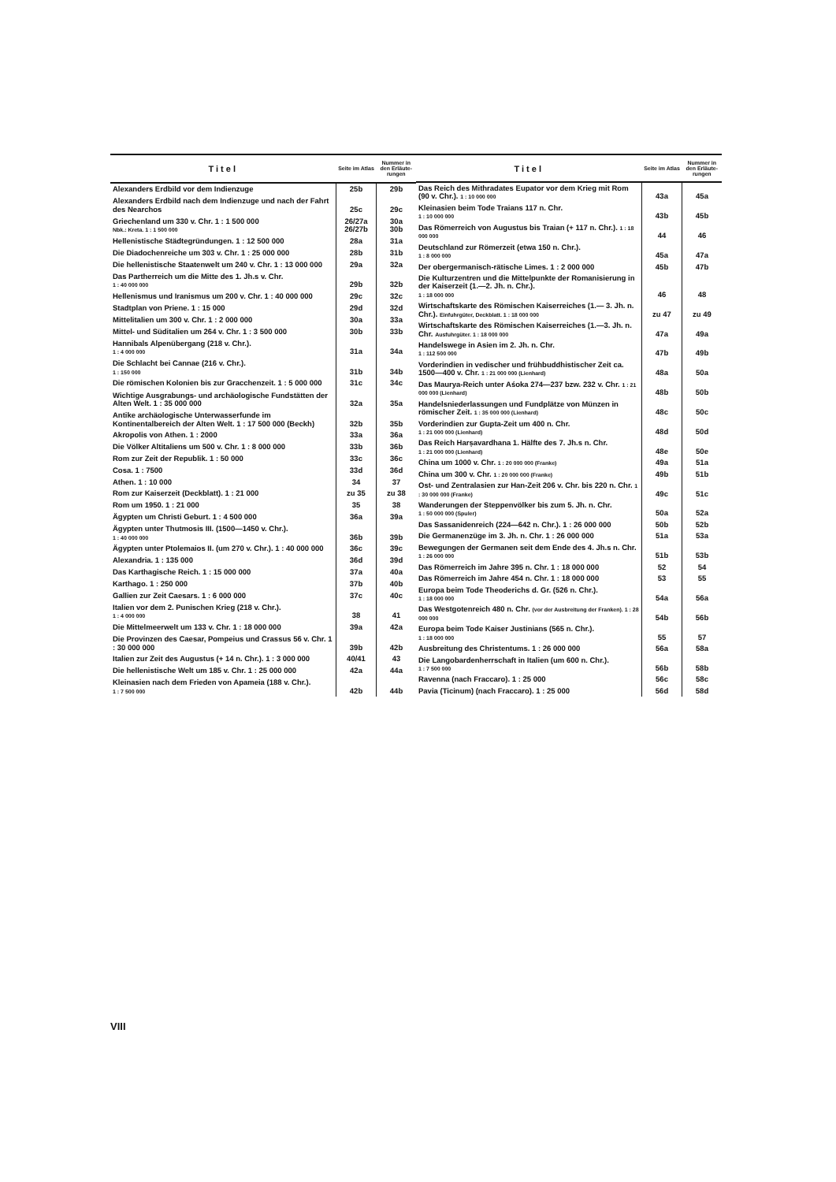| Titel | Seite im Atlas | Nummer in den Erläute-rungen |
| --- | --- | --- |
| Alexanders Erdbild vor dem Indienzuge | 25b | 29b |
| Alexanders Erdbild nach dem Indienzuge und nach der Fahrt des Nearchos | 25c | 29c |
| Griechenland um 330 v. Chr. 1 : 1 500 000 Nbk.: Kreta. 1 : 1 500 000 | 26/27a 26/27b | 30a 30b |
| Hellenistische Städtegründungen. 1 : 12 500 000 | 28a | 31a |
| Die Diadochenreiche um 303 v. Chr. 1 : 25 000 000 | 28b | 31b |
| Die hellenistische Staatenwelt um 240 v. Chr. 1 : 13 000 000 | 29a | 32a |
| Das Partherreich um die Mitte des 1. Jh.s v. Chr. 1 : 40 000 000 | 29b | 32b |
| Hellenismus und Iranismus um 200 v. Chr. 1 : 40 000 000 | 29c | 32c |
| Stadtplan von Priene. 1 : 15 000 | 29d | 32d |
| Mittelitalien um 300 v. Chr. 1 : 2 000 000 | 30a | 33a |
| Mittel- und Süditalien um 264 v. Chr. 1 : 3 500 000 | 30b | 33b |
| Hannibals Alpenübergang (218 v. Chr.). 1 : 4 000 000 | 31a | 34a |
| Die Schlacht bei Cannae (216 v. Chr.). 1 : 150 000 | 31b | 34b |
| Die römischen Kolonien bis zur Gracchenzeit. 1 : 5 000 000 | 31c | 34c |
| Wichtige Ausgrabungs- und archäologische Fundstätten der Alten Welt. 1 : 35 000 000 | 32a | 35a |
| Antike archäologische Unterwasserfunde im Kontinentalbereich der Alten Welt. 1 : 17 500 000 (Beckh) | 32b | 35b |
| Akropolis von Athen. 1 : 2000 | 33a | 36a |
| Die Völker Altitaliens um 500 v. Chr. 1 : 8 000 000 | 33b | 36b |
| Rom zur Zeit der Republik. 1 : 50 000 | 33c | 36c |
| Cosa. 1 : 7500 | 33d | 36d |
| Athen. 1 : 10 000 | 34 | 37 |
| Rom zur Kaiserzeit (Deckblatt). 1 : 21 000 | zu 35 | zu 38 |
| Rom um 1950. 1 : 21 000 | 35 | 38 |
| Ägypten um Christi Geburt. 1 : 4 500 000 | 36a | 39a |
| Ägypten unter Thutmosis III. (1500—1450 v. Chr.). 1 : 40 000 000 | 36b | 39b |
| Ägypten unter Ptolemaios II. (um 270 v. Chr.). 1 : 40 000 000 | 36c | 39c |
| Alexandria. 1 : 135 000 | 36d | 39d |
| Das Karthagische Reich. 1 : 15 000 000 | 37a | 40a |
| Karthago. 1 : 250 000 | 37b | 40b |
| Gallien zur Zeit Caesars. 1 : 6 000 000 | 37c | 40c |
| Italien vor dem 2. Punischen Krieg (218 v. Chr.). 1 : 4 000 000 | 38 | 41 |
| Die Mittelmeerwelt um 133 v. Chr. 1 : 18 000 000 | 39a | 42a |
| Die Provinzen des Caesar, Pompeius und Crassus 56 v. Chr. 1 : 30 000 000 | 39b | 42b |
| Italien zur Zeit des Augustus (+ 14 n. Chr.). 1 : 3 000 000 | 40/41 | 43 |
| Die hellenistische Welt um 185 v. Chr. 1 : 25 000 000 | 42a | 44a |
| Kleinasien nach dem Frieden von Apameia (188 v. Chr.). 1 : 7 500 000 | 42b | 44b |
| Titel | Seite im Atlas | Nummer in den Erläute-rungen |
| --- | --- | --- |
| Das Reich des Mithradates Eupator vor dem Krieg mit Rom (90 v. Chr.). 1 : 10 000 000 | 43a | 45a |
| Kleinasien beim Tode Traians 117 n. Chr. 1 : 10 000 000 | 43b | 45b |
| Das Römerreich von Augustus bis Traian (+ 117 n. Chr.). 1 : 18 000 000 | 44 | 46 |
| Deutschland zur Römerzeit (etwa 150 n. Chr.). 1 : 8 000 000 | 45a | 47a |
| Der obergermanisch-rätische Limes. 1 : 2 000 000 | 45b | 47b |
| Die Kulturzentren und die Mittelpunkte der Romanisierung in der Kaiserzeit (1.—2. Jh. n. Chr.). 1 : 18 000 000 | 46 | 48 |
| Wirtschaftskarte des Römischen Kaiserreiches (1.— 3. Jh. n. Chr.). Einfuhrgüter, Deckblatt. 1 : 18 000 000 | zu 47 | zu 49 |
| Wirtschaftskarte des Römischen Kaiserreiches (1.—3. Jh. n. Chr. Ausfuhrgüter. 1 : 18 000 000 | 47a | 49a |
| Handelswege in Asien im 2. Jh. n. Chr. 1 : 112 500 000 | 47b | 49b |
| Vorderindien in vedischer und frühbuddhistischer Zeit ca. 1500—400 v. Chr. 1 : 21 000 000 (Lienhard) | 48a | 50a |
| Das Maurya-Reich unter Aśoka 274—237 bzw. 232 v. Chr. 1 : 21 000 000 (Lienhard) | 48b | 50b |
| Handelsniederlassungen und Fundplätze von Münzen in römischer Zeit. 1 : 35 000 000 (Lienhard) | 48c | 50c |
| Vorderindien zur Gupta-Zeit um 400 n. Chr. 1 : 21 000 000 (Lienhard) | 48d | 50d |
| Das Reich Harṣavardhana 1. Hälfte des 7. Jh.s n. Chr. 1 : 21 000 000 (Lienhard) | 48e | 50e |
| China um 1000 v. Chr. 1 : 20 000 000 (Franke) | 49a | 51a |
| China um 300 v. Chr. 1 : 20 000 000 (Franke) | 49b | 51b |
| Ost- und Zentralasien zur Han-Zeit 206 v. Chr. bis 220 n. Chr. 1 : 30 000 000 (Franke) | 49c | 51c |
| Wanderungen der Steppenvölker bis zum 5. Jh. n. Chr. 1 : 50 000 000 (Spuler) | 50a | 52a |
| Das Sassanidenreich (224—642 n. Chr.). 1 : 26 000 000 | 50b | 52b |
| Die Germanenzüge im 3. Jh. n. Chr. 1 : 26 000 000 | 51a | 53a |
| Bewegungen der Germanen seit dem Ende des 4. Jh.s n. Chr. 1 : 26 000 000 | 51b | 53b |
| Das Römerreich im Jahre 395 n. Chr. 1 : 18 000 000 | 52 | 54 |
| Das Römerreich im Jahre 454 n. Chr. 1 : 18 000 000 | 53 | 55 |
| Europa beim Tode Theoderichs d. Gr. (526 n. Chr.). 1 : 18 000 000 | 54a | 56a |
| Das Westgotenreich 480 n. Chr. (vor der Ausbreitung der Franken). 1 : 28 000 000 | 54b | 56b |
| Europa beim Tode Kaiser Justinians (565 n. Chr.). 1 : 18 000 000 | 55 | 57 |
| Ausbreitung des Christentums. 1 : 26 000 000 | 56a | 58a |
| Die Langobardenherrschaft in Italien (um 600 n. Chr.). 1 : 7 500 000 | 56b | 58b |
| Ravenna (nach Fraccaro). 1 : 25 000 | 56c | 58c |
| Pavia (Ticinum) (nach Fraccaro). 1 : 25 000 | 56d | 58d |
VIII